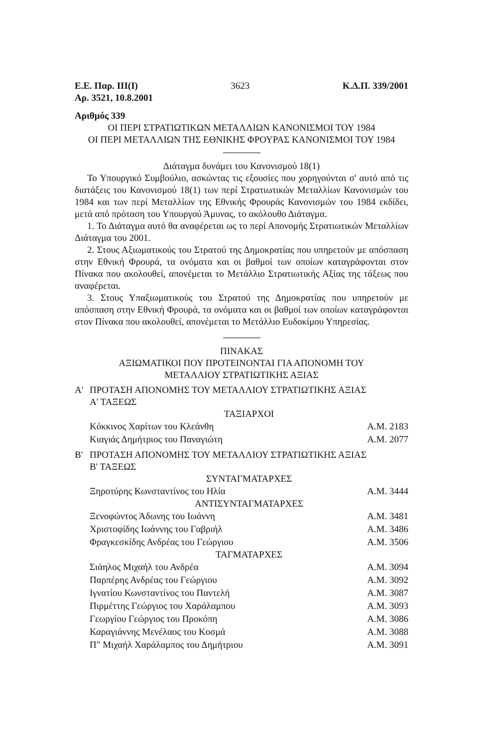Ε.Ε. Παρ. ΙΙΙ(Ι) 3623 Κ.Δ.Π. 339/2001
Αρ. 3521, 10.8.2001
Αριθμός 339
ΟΙ ΠΕΡΙ ΣΤΡΑΤΙΩΤΙΚΩΝ ΜΕΤΑΛΛΙΩΝ ΚΑΝΟΝΙΣΜΟΙ ΤΟΥ 1984
ΟΙ ΠΕΡΙ ΜΕΤΑΛΛΙΩΝ ΤΗΣ ΕΘΝΙΚΗΣ ΦΡΟΥΡΑΣ ΚΑΝΟΝΙΣΜΟΙ ΤΟΥ 1984
Διάταγμα δυνάμει του Κανονισμού 18(1)
Το Υπουργικό Συμβούλιο, ασκώντας τις εξουσίες που χορηγούνται σ' αυτό από τις διατάξεις του Κανονισμού 18(1) των περί Στρατιωτικών Μεταλλίων Κανονισμών του 1984 και των περί Μεταλλίων της Εθνικής Φρουράς Κανονισμών του 1984 εκδίδει, μετά από πρόταση του Υπουργού Άμυνας, το ακόλουθο Διάταγμα.
1. Το Διάταγμα αυτό θα αναφέρεται ως το περί Απονομής Στρατιωτικών Μεταλλίων Διάταγμα του 2001.
2. Στους Αξιωματικούς του Στρατού της Δημοκρατίας που υπηρετούν με απόσπαση στην Εθνική Φρουρά, τα ονόματα και οι βαθμοί των οποίων καταγράφονται στον Πίνακα που ακολουθεί, απονέμεται το Μετάλλιο Στρατιωτικής Αξίας της τάξεως που αναφέρεται.
3. Στους Υπαξιωματικούς του Στρατού της Δημοκρατίας που υπηρετούν με απόσπαση στην Εθνική Φρουρά, τα ονόματα και οι βαθμοί των οποίων καταγράφονται στον Πίνακα που ακολουθεί, απονέμεται το Μετάλλιο Ευδοκίμου Υπηρεσίας.
ΠΙΝΑΚΑΣ
ΑΞΙΩΜΑΤΙΚΟΙ ΠΟΥ ΠΡΟΤΕΙΝΟΝΤΑΙ ΓΙΑ ΑΠΟΝΟΜΗ ΤΟΥ
ΜΕΤΑΛΛΙΟΥ ΣΤΡΑΤΙΩΤΙΚΗΣ ΑΞΙΑΣ
Α' ΠΡΟΤΑΣΗ ΑΠΟΝΟΜΗΣ ΤΟΥ ΜΕΤΑΛΛΙΟΥ ΣΤΡΑΤΙΩΤΙΚΗΣ ΑΞΙΑΣ
Α' ΤΑΞΕΩΣ
ΤΑΞΙΑΡΧΟΙ
| Κόκκινος Χαρίτων του Κλεάνθη | Α.Μ. 2183 |
| Κιαγιάς Δημήτριος του Παναγιώτη | Α.Μ. 2077 |
Β' ΠΡΟΤΑΣΗ ΑΠΟΝΟΜΗΣ ΤΟΥ ΜΕΤΑΛΛΙΟΥ ΣΤΡΑΤΙΩΤΙΚΗΣ ΑΞΙΑΣ
Β' ΤΑΞΕΩΣ
ΣΥΝΤΑΓΜΑΤΑΡΧΕΣ
| Ξηροτύρης Κωνσταντίνος του Ηλία | Α.Μ. 3444 |
ΑΝΤΙΣΥΝΤΑΓΜΑΤΑΡΧΕΣ
| Ξενοφώντος Άδωνης του Ιωάννη | Α.Μ. 3481 |
| Χριστοφίδης Ιωάννης του Γαβριήλ | Α.Μ. 3486 |
| Φραγκεσκίδης Ανδρέας του Γεώργιου | Α.Μ. 3506 |
ΤΑΓΜΑΤΑΡΧΕΣ
| Σιάηλος Μιχαήλ του Ανδρέα | Α.Μ. 3094 |
| Παρπέρης Ανδρέας του Γεώργιου | Α.Μ. 3092 |
| Ιγνατίου Κωνσταντίνος του Παντελή | Α.Μ. 3087 |
| Πιρμέττης Γεώργιος του Χαράλαμπου | Α.Μ. 3093 |
| Γεωργίου Γεώργιος του Προκόπη | Α.Μ. 3086 |
| Καραγιάννης Μενέλαος του Κοσμά | Α.Μ. 3088 |
| Π" Μιχαήλ Χαράλαμπος του Δημήτριου | Α.Μ. 3091 |